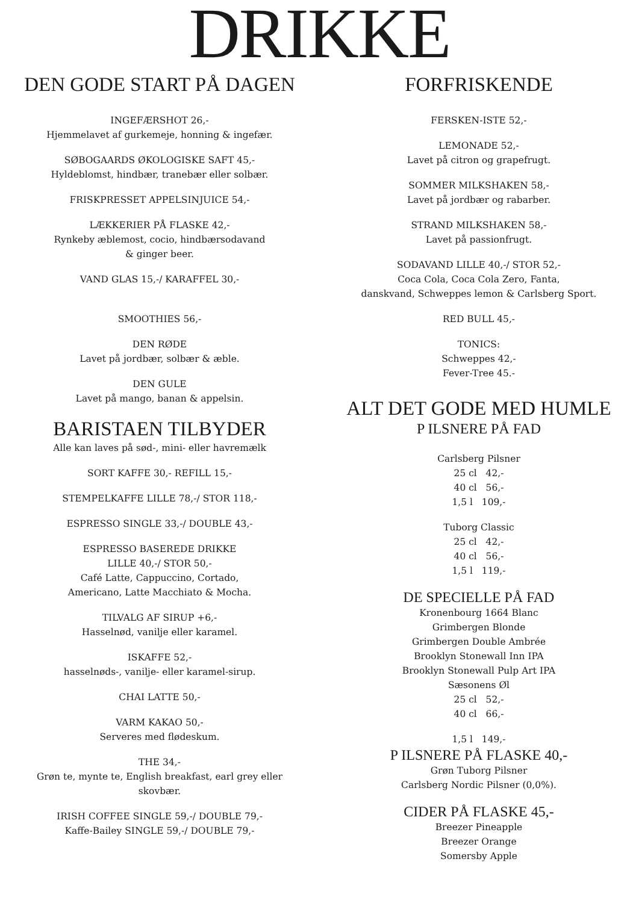DRIKKE
DEN GODE START PÅ DAGEN
INGEFÆRSHOT 26,-
Hjemmelavet af gurkemeje, honning & ingefær.
SØBOGAARDS ØKOLOGISKE SAFT 45,-
Hyldeblomst, hindbær, tranebær eller solbær.
FRISKPRESSET APPELSINJUICE 54,-
LÆKKERIER PÅ FLASKE 42,-
Rynkeby æblemost, cocio, hindbærsodavand
& ginger beer.
VAND GLAS 15,-/ KARAFFEL 30,-
SMOOTHIES 56,-
DEN RØDE
Lavet på jordbær, solbær & æble.
DEN GULE
Lavet på mango, banan & appelsin.
BARISTAEN TILBYDER
Alle kan laves på sød-, mini- eller havremælk
SORT KAFFE 30,- REFILL 15,-
STEMPELKAFFE LILLE 78,-/ STOR 118,-
ESPRESSO SINGLE 33,-/ DOUBLE 43,-
ESPRESSO BASEREDE DRIKKE
LILLE 40,-/ STOR 50,-
Café Latte, Cappuccino, Cortado,
Americano, Latte Macchiato & Mocha.
TILVALG AF SIRUP +6,-
Hasselnød, vanilje eller karamel.
ISKAFFE 52,-
hasselnøds-, vanilje- eller karamel-sirup.
CHAI LATTE 50,-
VARM KAKAO 50,-
Serveres med flødeskum.
THE 34,-
Grøn te, mynte te, English breakfast, earl grey eller
skovbær.
IRISH COFFEE SINGLE 59,-/ DOUBLE 79,-
Kaffe-Bailey SINGLE 59,-/ DOUBLE 79,-
FORFRISKENDE
FERSKEN-ISTE 52,-
LEMONADE 52,-
Lavet på citron og grapefrugt.
SOMMER MILKSHAKEN 58,-
Lavet på jordbær og rabarber.
STRAND MILKSHAKEN 58,-
Lavet på passionfrugt.
SODAVAND LILLE 40,-/ STOR 52,-
Coca Cola, Coca Cola Zero, Fanta,
danskvand, Schweppes lemon & Carlsberg Sport.
RED BULL 45,-
TONICS:
Schweppes 42,-
Fever-Tree 45.-
ALT DET GODE MED HUMLE
P ILSNERE PÅ FAD
Carlsberg Pilsner
25 cl 42,-
40 cl 56,-
1,5 l 109,-
Tuborg Classic
25 cl 42,-
40 cl 56,-
1,5 l 119,-
DE SPECIELLE PÅ FAD
Kronenbourg 1664 Blanc
Grimbergen Blonde
Grimbergen Double Ambrée
Brooklyn Stonewall Inn IPA
Brooklyn Stonewall Pulp Art IPA
Sæsonens Øl
25 cl 52,-
40 cl 66,-
1,5 l 149,-
P ILSNERE PÅ FLASKE 40,-
Grøn Tuborg Pilsner
Carlsberg Nordic Pilsner (0,0%).
CIDER PÅ FLASKE 45,-
Breezer Pineapple
Breezer Orange
Somersby Apple